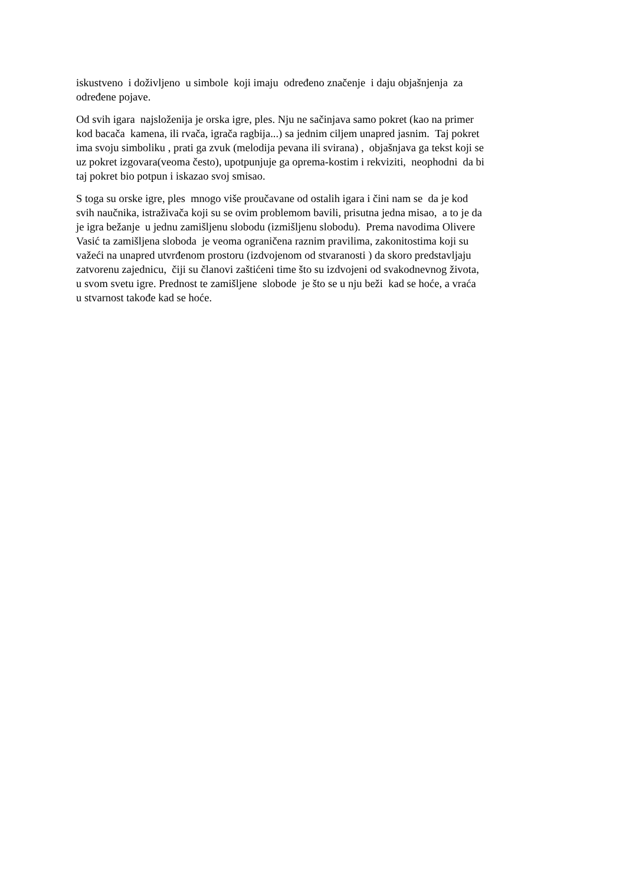iskustveno i doživljeno u simbole koji imaju određeno značenje i daju objašnjenja za
određene pojave.
Od svih igara najsloženija je orska igre, ples. Nju ne sačinjava samo pokret (kao na primer
kod bacača kamena, ili rvača, igrača ragbija...) sa jednim ciljem unapred jasnim. Taj pokret
ima svoju simboliku , prati ga zvuk (melodija pevana ili svirana) , objašnjava ga tekst koji se
uz pokret izgovara(veoma često), upotpunjuje ga oprema-kostim i rekviziti, neophodni da bi
taj pokret bio potpun i iskazao svoj smisao.
S toga su orske igre, ples mnogo više proučavane od ostalih igara i čini nam se da je kod
svih naučnika, istraživača koji su se ovim problemom bavili, prisutna jedna misao, a to je da
je igra bežanje u jednu zamišljenu slobodu (izmišljenu slobodu). Prema navodima Olivere
Vasić ta zamišljena sloboda je veoma ograničena raznim pravilima, zakonitostima koji su
važeći na unapred utvrđenom prostoru (izdvojenom od stvaranosti ) da skoro predstavljaju
zatvorenu zajednicu, čiji su članovi zaštićeni time što su izdvojeni od svakodnevnog života,
u svom svetu igre. Prednost te zamišljene slobode je što se u nju beži kad se hoće, a vraća
u stvarnost takođe kad se hoće.